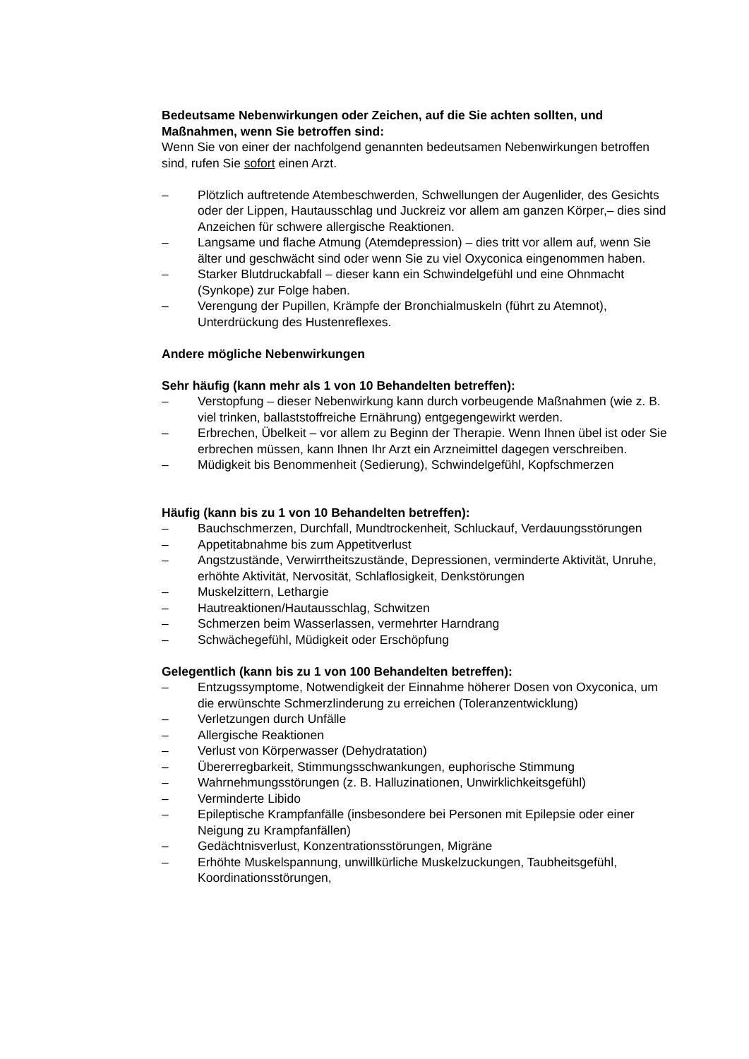Bedeutsame Nebenwirkungen oder Zeichen, auf die Sie achten sollten, und Maßnahmen, wenn Sie betroffen sind:
Wenn Sie von einer der nachfolgend genannten bedeutsamen Nebenwirkungen betroffen sind, rufen Sie sofort einen Arzt.
– Plötzlich auftretende Atembeschwerden, Schwellungen der Augenlider, des Gesichts oder der Lippen, Hautausschlag und Juckreiz vor allem am ganzen Körper,– dies sind Anzeichen für schwere allergische Reaktionen.
– Langsame und flache Atmung (Atemdepression) – dies tritt vor allem auf, wenn Sie älter und geschwächt sind oder wenn Sie zu viel Oxyconica eingenommen haben.
– Starker Blutdruckabfall – dieser kann ein Schwindelgefühl und eine Ohnmacht (Synkope) zur Folge haben.
– Verengung der Pupillen, Krämpfe der Bronchialmuskeln (führt zu Atemnot), Unterdrückung des Hustenreflexes.
Andere mögliche Nebenwirkungen
Sehr häufig (kann mehr als 1 von 10 Behandelten betreffen):
– Verstopfung – dieser Nebenwirkung kann durch vorbeugende Maßnahmen (wie z. B. viel trinken, ballaststoffreiche Ernährung) entgegengewirkt werden.
– Erbrechen, Übelkeit – vor allem zu Beginn der Therapie. Wenn Ihnen übel ist oder Sie erbrechen müssen, kann Ihnen Ihr Arzt ein Arzneimittel dagegen verschreiben.
– Müdigkeit bis Benommenheit (Sedierung), Schwindelgefühl, Kopfschmerzen
Häufig (kann bis zu 1 von 10 Behandelten betreffen):
– Bauchschmerzen, Durchfall, Mundtrockenheit, Schluckauf, Verdauungsstörungen
– Appetitabnahme bis zum Appetitverlust
– Angstzustände, Verwirrtheitszustände, Depressionen, verminderte Aktivität, Unruhe, erhöhte Aktivität, Nervosität, Schlaflosigkeit, Denkstörungen
– Muskelzittern, Lethargie
– Hautreaktionen/Hautausschlag, Schwitzen
– Schmerzen beim Wasserlassen, vermehrter Harndrang
– Schwächegefühl, Müdigkeit oder Erschöpfung
Gelegentlich (kann bis zu 1 von 100 Behandelten betreffen):
– Entzugssymptome, Notwendigkeit der Einnahme höherer Dosen von Oxyconica, um die erwünschte Schmerzlinderung zu erreichen (Toleranzentwicklung)
– Verletzungen durch Unfälle
– Allergische Reaktionen
– Verlust von Körperwasser (Dehydratation)
– Übererregbarkeit, Stimmungsschwankungen, euphorische Stimmung
– Wahrnehmungsstörungen (z. B. Halluzinationen, Unwirklichkeitsgefühl)
– Verminderte Libido
– Epileptische Krampfanfälle (insbesondere bei Personen mit Epilepsie oder einer Neigung zu Krampfanfällen)
– Gedächtnisverlust, Konzentrationsstörungen, Migräne
– Erhöhte Muskelspannung, unwillkürliche Muskelzuckungen, Taubheitsgefühl, Koordinationsstörungen,